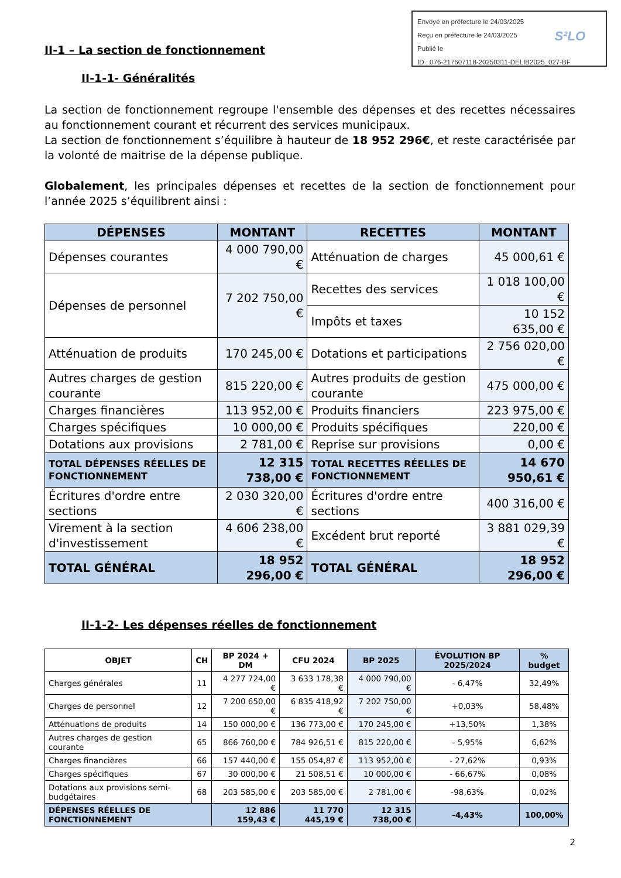Envoyé en préfecture le 24/03/2025
Reçu en préfecture le 24/03/2025
Publié le
ID : 076-217607118-20250311-DELIB2025_027-BF
S²LO
II-1 – La section de fonctionnement
II-1-1- Généralités
La section de fonctionnement regroupe l'ensemble des dépenses et des recettes nécessaires au fonctionnement courant et récurrent des services municipaux.
La section de fonctionnement s’équilibre à hauteur de 18 952 296€, et reste caractérisée par la volonté de maitrise de la dépense publique.
Globalement, les principales dépenses et recettes de la section de fonctionnement pour l’année 2025 s’équilibrent ainsi :
| DÉPENSES | MONTANT | RECETTES | MONTANT |
| --- | --- | --- | --- |
| Dépenses courantes | 4 000 790,00 € | Atténuation de charges | 45 000,61 € |
| Dépenses de personnel | 7 202 750,00 € | Recettes des services | 1 018 100,00 € |
| | | Impôts et taxes | 10 152 635,00 € |
| Atténuation de produits | 170 245,00 € | Dotations et participations | 2 756 020,00 € |
| Autres charges de gestion courante | 815 220,00 € | Autres produits de gestion courante | 475 000,00 € |
| Charges financières | 113 952,00 € | Produits financiers | 223 975,00 € |
| Charges spécifiques | 10 000,00 € | Produits spécifiques | 220,00 € |
| Dotations aux provisions | 2 781,00 € | Reprise sur provisions | 0,00 € |
| TOTAL DÉPENSES RÉELLES DE FONCTIONNEMENT | 12 315 738,00 € | TOTAL RECETTES RÉELLES DE FONCTIONNEMENT | 14 670 950,61 € |
| Écritures d'ordre entre sections | 2 030 320,00 € | Écritures d'ordre entre sections | 400 316,00 € |
| Virement à la section d'investissement | 4 606 238,00 € | Excédent brut reporté | 3 881 029,39 € |
| TOTAL GÉNÉRAL | 18 952 296,00 € | TOTAL GÉNÉRAL | 18 952 296,00 € |
II-1-2- Les dépenses réelles de fonctionnement
| OBJET | CH | BP 2024 + DM | CFU 2024 | BP 2025 | ÉVOLUTION BP 2025/2024 | % budget |
| --- | --- | --- | --- | --- | --- | --- |
| Charges générales | 11 | 4 277 724,00 € | 3 633 178,38 € | 4 000 790,00 € | - 6,47% | 32,49% |
| Charges de personnel | 12 | 7 200 650,00 € | 6 835 418,92 € | 7 202 750,00 € | +0,03% | 58,48% |
| Atténuations de produits | 14 | 150 000,00 € | 136 773,00 € | 170 245,00 € | +13,50% | 1,38% |
| Autres charges de gestion courante | 65 | 866 760,00 € | 784 926,51 € | 815 220,00 € | - 5,95% | 6,62% |
| Charges financières | 66 | 157 440,00 € | 155 054,87 € | 113 952,00 € | - 27,62% | 0,93% |
| Charges spécifiques | 67 | 30 000,00 € | 21 508,51 € | 10 000,00 € | - 66,67% | 0,08% |
| Dotations aux provisions semi-budgétaires | 68 | 203 585,00 € | 203 585,00 € | 2 781,00 € | -98,63% | 0,02% |
| DÉPENSES RÉELLES DE FONCTIONNEMENT | | 12 886 159,43 € | 11 770 445,19 € | 12 315 738,00 € | -4,43% | 100,00% |
2